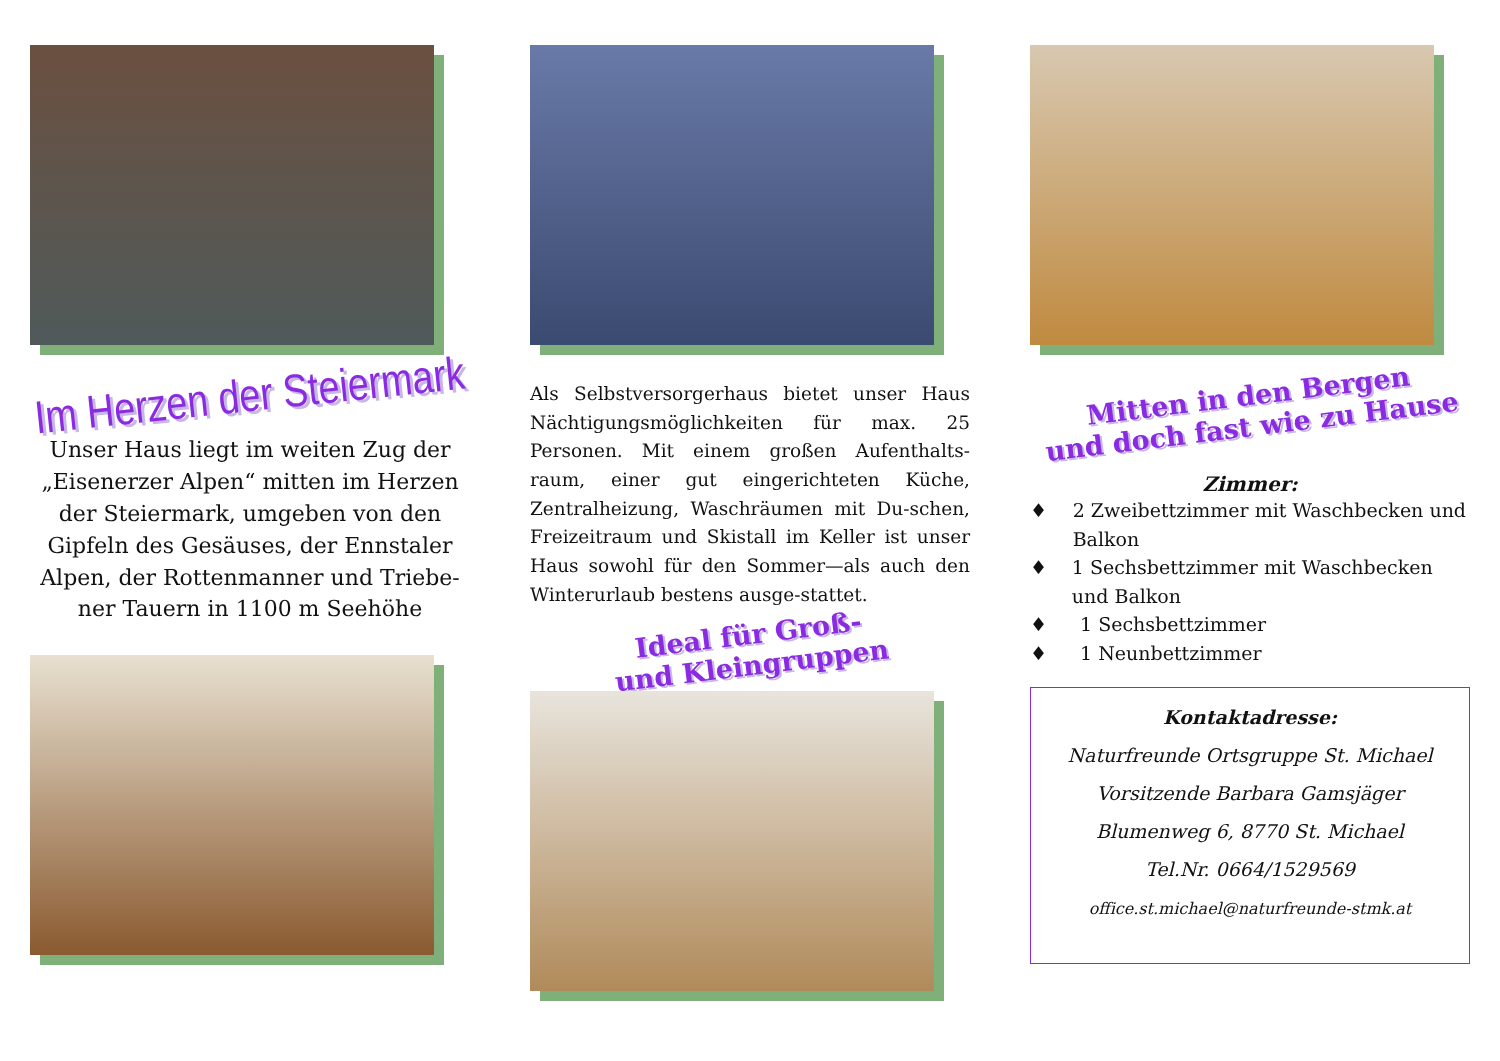Im Herzen der Steiermark
Unser Haus liegt im weiten Zug der „Eisenerzer Alpen“ mitten im Herzen der Steiermark, umgeben von den Gipfeln des Gesäuses, der Ennstaler Alpen, der Rottenmanner und Triebe-ner Tauern in 1100 m Seehöhe
Als Selbstversorgerhaus bietet unser Haus Nächtigungsmöglichkeiten für max. 25 Personen. Mit einem großen Aufenthalts-raum, einer gut eingerichteten Küche, Zentralheizung, Waschräumen mit Du-schen, Freizeitraum und Skistall im Keller ist unser Haus sowohl für den Sommer—als auch den Winterurlaub bestens ausge-stattet.
Ideal für Groß-
und Kleingruppen
Mitten in den Bergen
und doch fast wie zu Hause
Zimmer:
♦ 2 Zweibettzimmer mit Waschbecken und Balkon
♦ 1 Sechsbettzimmer mit Waschbecken und Balkon
♦ 1 Sechsbettzimmer
♦ 1 Neunbettzimmer
Kontaktadresse:
Naturfreunde Ortsgruppe St. Michael
Vorsitzende Barbara Gamsjäger
Blumenweg 6, 8770 St. Michael
Tel.Nr. 0664/1529569
office.st.michael@naturfreunde-stmk.at